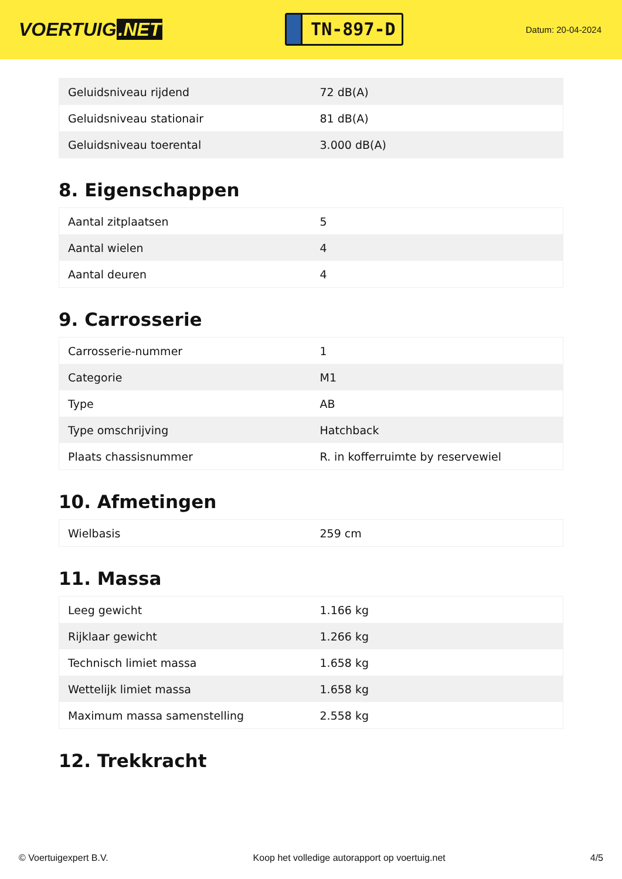VOERTUIG.NET
TN-897-D
Datum: 20-04-2024
| Geluidsniveau rijdend | 72 dB(A) |
| Geluidsniveau stationair | 81 dB(A) |
| Geluidsniveau toerental | 3.000 dB(A) |
8. Eigenschappen
| Aantal zitplaatsen | 5 |
| Aantal wielen | 4 |
| Aantal deuren | 4 |
9. Carrosserie
| Carrosserie-nummer | 1 |
| Categorie | M1 |
| Type | AB |
| Type omschrijving | Hatchback |
| Plaats chassisnummer | R. in kofferruimte by reservewiel |
10. Afmetingen
| Wielbasis | 259 cm |
11. Massa
| Leeg gewicht | 1.166 kg |
| Rijklaar gewicht | 1.266 kg |
| Technisch limiet massa | 1.658 kg |
| Wettelijk limiet massa | 1.658 kg |
| Maximum massa samenstelling | 2.558 kg |
12. Trekkracht
© Voertuigexpert B.V. Koop het volledige autorapport op voertuig.net 4/5